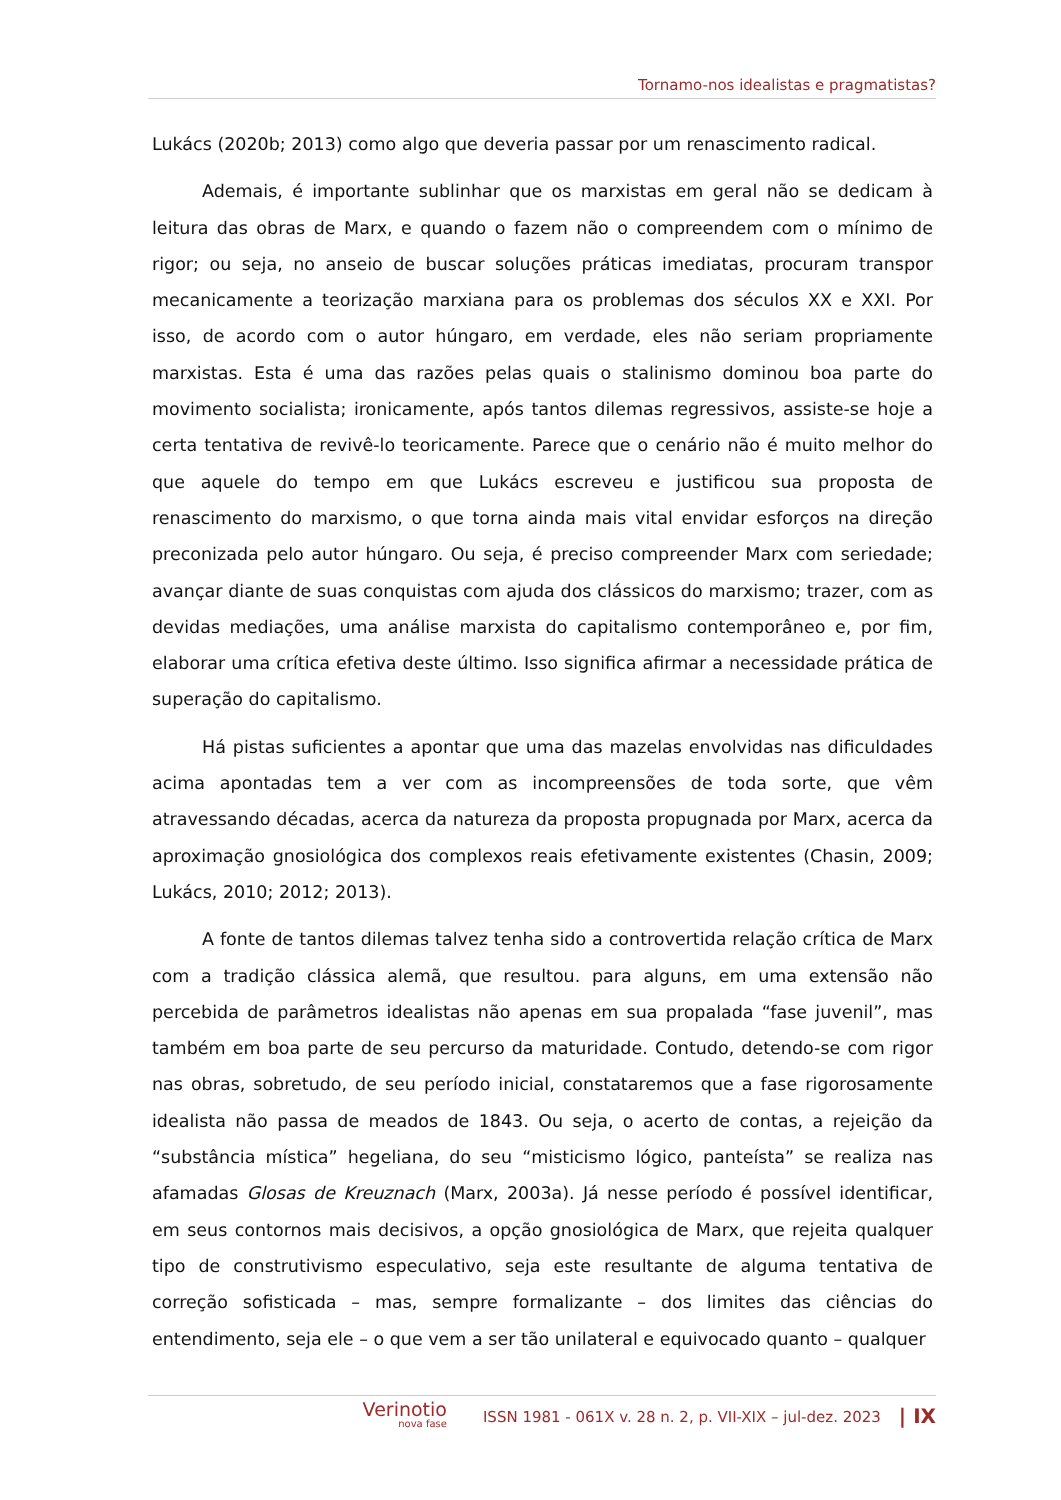Tornamo-nos idealistas e pragmatistas?
Lukács (2020b; 2013) como algo que deveria passar por um renascimento radical.
Ademais, é importante sublinhar que os marxistas em geral não se dedicam à leitura das obras de Marx, e quando o fazem não o compreendem com o mínimo de rigor; ou seja, no anseio de buscar soluções práticas imediatas, procuram transpor mecanicamente a teorização marxiana para os problemas dos séculos XX e XXI. Por isso, de acordo com o autor húngaro, em verdade, eles não seriam propriamente marxistas. Esta é uma das razões pelas quais o stalinismo dominou boa parte do movimento socialista; ironicamente, após tantos dilemas regressivos, assiste-se hoje a certa tentativa de revivê-lo teoricamente. Parece que o cenário não é muito melhor do que aquele do tempo em que Lukács escreveu e justificou sua proposta de renascimento do marxismo, o que torna ainda mais vital envidar esforços na direção preconizada pelo autor húngaro. Ou seja, é preciso compreender Marx com seriedade; avançar diante de suas conquistas com ajuda dos clássicos do marxismo; trazer, com as devidas mediações, uma análise marxista do capitalismo contemporâneo e, por fim, elaborar uma crítica efetiva deste último. Isso significa afirmar a necessidade prática de superação do capitalismo.
Há pistas suficientes a apontar que uma das mazelas envolvidas nas dificuldades acima apontadas tem a ver com as incompreensões de toda sorte, que vêm atravessando décadas, acerca da natureza da proposta propugnada por Marx, acerca da aproximação gnosiológica dos complexos reais efetivamente existentes (Chasin, 2009; Lukács, 2010; 2012; 2013).
A fonte de tantos dilemas talvez tenha sido a controvertida relação crítica de Marx com a tradição clássica alemã, que resultou. para alguns, em uma extensão não percebida de parâmetros idealistas não apenas em sua propalada “fase juvenil”, mas também em boa parte de seu percurso da maturidade. Contudo, detendo-se com rigor nas obras, sobretudo, de seu período inicial, constataremos que a fase rigorosamente idealista não passa de meados de 1843. Ou seja, o acerto de contas, a rejeição da “substância mística” hegeliana, do seu “misticismo lógico, panteísta” se realiza nas afamadas Glosas de Kreuznach (Marx, 2003a). Já nesse período é possível identificar, em seus contornos mais decisivos, a opção gnosiológica de Marx, que rejeita qualquer tipo de construtivismo especulativo, seja este resultante de alguma tentativa de correção sofisticada – mas, sempre formalizante – dos limites das ciências do entendimento, seja ele – o que vem a ser tão unilateral e equivocado quanto – qualquer
Verinotio
nova fase
ISSN 1981 - 061X v. 28 n. 2, p. VII-XIX – jul-dez. 2023
| IX